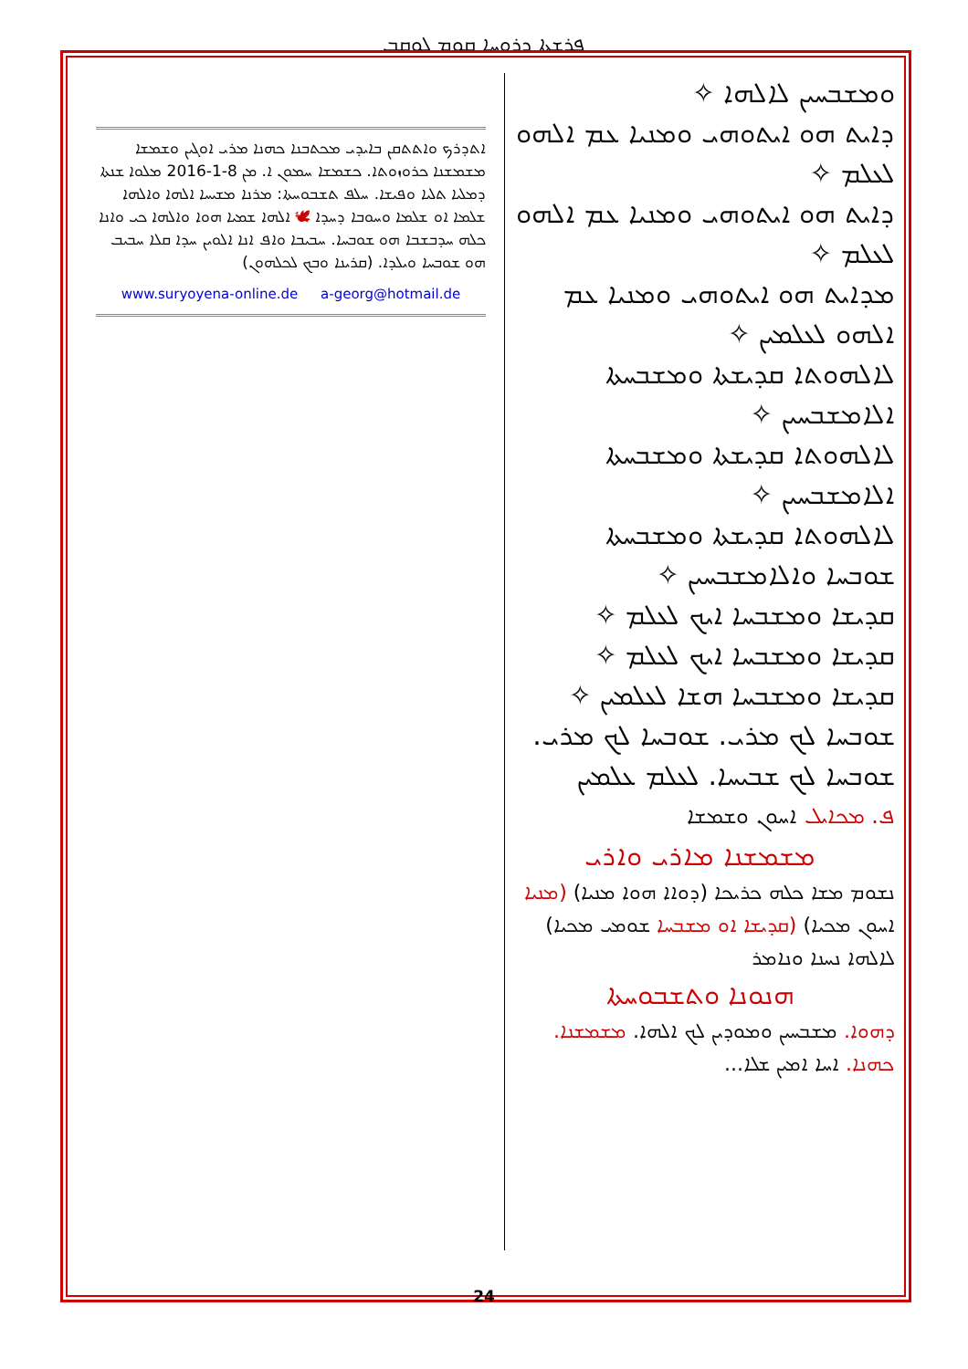ܦܪܫܬܐ ܕܪܘܚܐ ܩܘܡ ܠܘܩܒ
ܘܡܫܒܚܝܢ ܠܐܠܗܐ ✧
ܕܐܝܬ ܗܘ ܐܝܬܘܗܝ ܘܡܢܝܐ ܥܡ ܐܠܗܘ ܠܥܠܡ ✧
ܕܐܝܬ ܗܘ ܐܝܬܘܗܝ ܘܡܢܝܐ ܥܡ ܐܠܗܘ ܠܥܠܡ ✧
ܡܕܐܝܬ ܗܘ ܐܝܬܘܗܝ ܘܡܢܝܐ ܥܡ ܐܠܗܘ ܠܥܠܡܝܢ ✧
ܠܐܠܗܘܬܐ ܩܕܝܫܬܐ ܘܡܫܒܚܬܐ ܐܠܐܡܫܒܚܝܢ ✧
ܠܐܠܗܘܬܐ ܩܕܝܫܬܐ ܘܡܫܒܚܬܐ ܐܠܐܡܫܒܚܝܢ ✧
ܠܐܠܗܘܬܐ ܩܕܝܫܬܐ ܘܡܫܒܚܬܐ
ܫܘܒܚܐ ܘܐܠܐܡܫܒܚܝܢ ✧
ܩܕܝܫܐ ܘܡܫܒܚܐ ܐܝܟ ܠܥܠܡ ✧
ܩܕܝܫܐ ܘܡܫܒܚܐ ܐܝܟ ܠܥܠܡ ✧
ܩܕܝܫܐ ܘܡܫܒܚܐ ܗܫܐ ܠܥܠܡܝܢ ✧
ܫܘܒܚܐ ܠܟ ܡܪܝ. ܫܘܒܚܐ ܠܟ ܡܪܝ. ܫܘܒܚܐ ܠܟ ܫܒܝܚܐ. ܠܥܠܡ ܥܠܡܝܢ
ܦ. ܡܟܐܝܠ ܐܚܘܢ ܘܫܡܫܐ
ܡܫܡܫܢܐ ܡܐܪܝ ܘܐܪܝ
ܢܫܘܡ ܡܫܐ ܟܠܗ ܟܪܝܟܐ (ܕܘܐܐ ܗܘܐ ܡܢܝܐ) (ܡܢܝܐ ܐܚܘܢ ܡܟܝܐ) (ܩܕܝܫܐ ܐܘ ܡܫܒܚܐ ܫܘܡܝ ܡܟܝܐ) ܠܐܠܗܐ ܢܚܢܐ ܘܢܐܡܪ
ܗܢܘܢܐ ܘܬܫܒܘܚܬܐ
ܕܗܘܐ. ܡܫܒܚܝܢ ܘܡܘܕܝܢ ܠܟ ܐܠܗܐ. ܡܫܡܫܢܐ. ܟܗܢܐ. ܐܚܐ ܐܡܝܢ ܫܠܐ...
ܐܬܕܪܟ ܘܐܬܬܩܢ ܒܐܝܕܝ ܡܟܬܒܢܐ ܟܗܢܐ ܡܪܝ ܐܘܓܝܢ ܘܫܡܫܐ ܡܫܡܫܢܐ ܟܪܘܙܘܬܐ. ܟܫܡܫܐ ܚܡܘܢ ܐ. ܡܢ 8-1-2016 ܡܠܘܐ ܫܢܬܐ ܕܡܠܝܐ ܬܠܝܐ ܘܦܝܫܐ. ܚܠܦ ܬܫܒܘܚܬܐ: ܡܪܢܐ ܡܫܝܚܐ ܐܠܗܐ ܘܐܠܗܐ ܫܠܡܐ ܐܘ ܫܠܡܐ ܘܚܘܒܐ ܕܚܕܐ 🕊 ܐܠܗܐ ܫܡܝܐ ܗܘܐ ܘܐܠܗܐ ܟܝ ܘܐܢܐ ܟܠܗ ܚܕܒܫܒܐ ܗܘ ܫܘܒܚܐ. ܚܒܝܒܐ ܘܐܦ ܐܢܐ ܐܠܘܝܢ ܚܕܐ ܩܠܐ ܚܒܝܒ ܗܘ ܫܘܒܚܐ ܘܝܠܕܐ. (ܩܪܝܢܐ ܘܒܟ ܠܟܠܗܘܢ)
www.suryoyena-online.de a-georg@hotmail.de
24